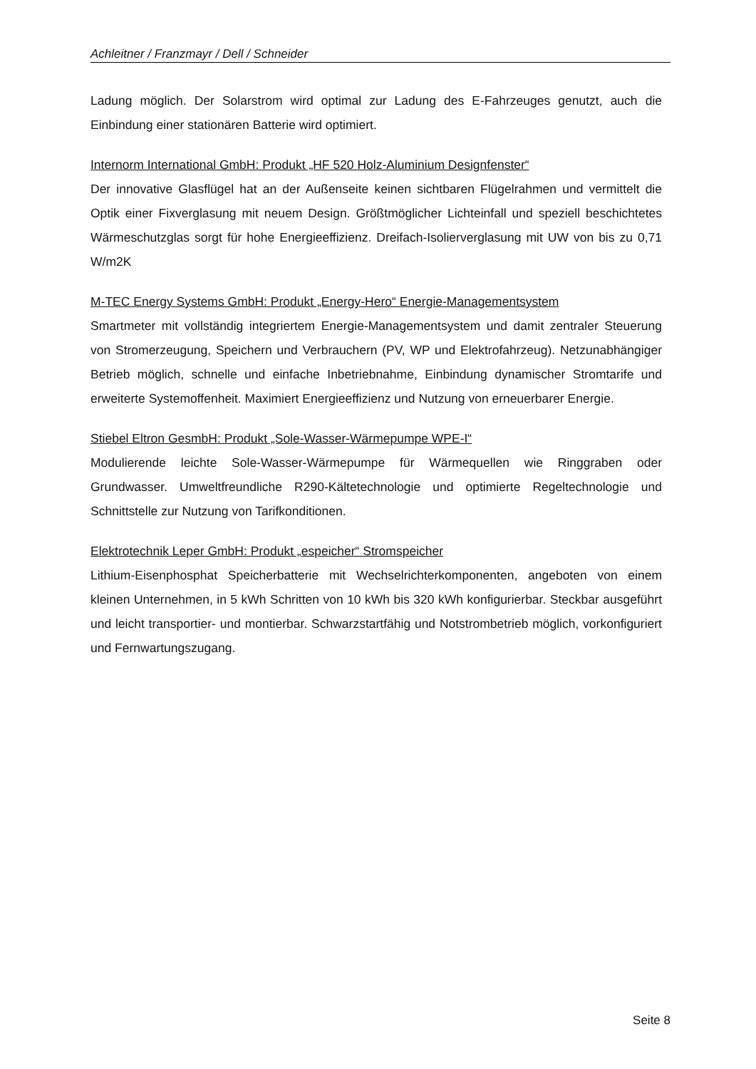Achleitner / Franzmayr / Dell / Schneider
Ladung möglich. Der Solarstrom wird optimal zur Ladung des E-Fahrzeuges genutzt, auch die Einbindung einer stationären Batterie wird optimiert.
Internorm International GmbH: Produkt „HF 520 Holz-Aluminium Designfenster“
Der innovative Glasflügel hat an der Außenseite keinen sichtbaren Flügelrahmen und vermittelt die Optik einer Fixverglasung mit neuem Design. Größtmöglicher Lichteinfall und speziell beschichtetes Wärmeschutzglas sorgt für hohe Energieeffizienz. Dreifach-Isolierverglasung mit UW von bis zu 0,71 W/m2K
M-TEC Energy Systems GmbH: Produkt „Energy-Hero“ Energie-Managementsystem
Smartmeter mit vollständig integriertem Energie-Managementsystem und damit zentraler Steuerung von Stromerzeugung, Speichern und Verbrauchern (PV, WP und Elektrofahrzeug). Netzunabhängiger Betrieb möglich, schnelle und einfache Inbetriebnahme, Einbindung dynamischer Stromtarife und erweiterte Systemoffenheit. Maximiert Energieeffizienz und Nutzung von erneuerbarer Energie.
Stiebel Eltron GesmbH: Produkt „Sole-Wasser-Wärmepumpe WPE-I“
Modulierende leichte Sole-Wasser-Wärmepumpe für Wärmequellen wie Ringgraben oder Grundwasser. Umweltfreundliche R290-Kältetechnologie und optimierte Regeltechnologie und Schnittstelle zur Nutzung von Tarifkonditionen.
Elektrotechnik Leper GmbH: Produkt „espeicher“ Stromspeicher
Lithium-Eisenphosphat Speicherbatterie mit Wechselrichterkomponenten, angeboten von einem kleinen Unternehmen, in 5 kWh Schritten von 10 kWh bis 320 kWh konfigurierbar. Steckbar ausgeführt und leicht transportier- und montierbar. Schwarzstartfähig und Notstrombetrieb möglich, vorkonfiguriert und Fernwartungszugang.
Seite 8